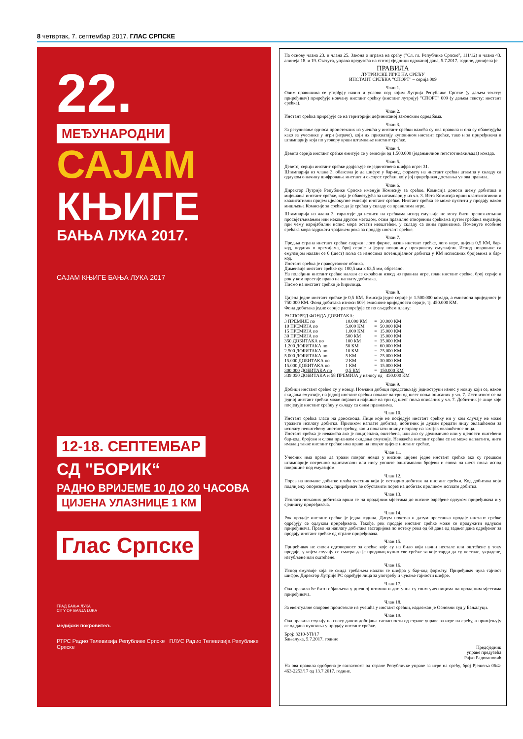8 четвртак, 7. септембар 2017. ГЛАС СРПСКЕ
22.
МЕЂУНАРОДНИ
САЈАМ
КЊИГЕ
БАЊА ЛУКА 2017.
САЈАМ КЊИГЕ БАЊА ЛУКА 2017
12-18. СЕПТЕМБАР
СД "БОРИК“
РАДНО ВРИЈЕМЕ 10 ДО 20 ЧАСОВА
ЦИЈЕНА УЛАЗНИЦЕ 1 КМ
Глас Српске
ГРАД БАЊА ЛУКА
CITY OF BANJA LUKA
медијски покровитељ
РТРС Радио Телевизија Републике Српске ПЛУС Радио Телевизија Републике Српске
На основу члана 23. и члана 25. Закона о играма на срећу ("Сл. гл. Републике Српске", 111/12) и члана 43. алинеја 18. и 19. Статута, управа предузећа на стотој сједници одржаној дана, 5.7.2017. године, донијела је
ПРАВИЛА
ЛУТРИЈСКЕ ИГРЕ НА СРЕЋУ
ИНСТАНТ СРЕЋКА "СПОРТ" – серија 009
Члан 1.
Овим правилима се утврђују начин и услови под којим Лутрија Републике Српске (у даљем тексту: приређивач) приређује новчану инстант срећку (инстант лутрију) "СПОРТ" 009 (у даљем тексту: инстант срећка).
Члан 2.
Инстант срећка приређује се на територији дефинисаној законским одредбама.
Члан 3.
За регулисање односа проистеклих из учешћа у инстант срећки важећа су ова правила и она су обавезујућа како за учеснике у игри (играче), који их прихватају куповином инстант срећке, тако и за приређивача и штампарију која по уговору врши штампање инстант срећке.
Члан 4.
Девета серија инстант срећке емитује се у емисији од 1.500.000 (једанмилион петстотинахиљада) комада.
Члан 5.
Деветој серији инстант срећке додјељује се јединствена шифра игре: 31.
Штампарија из члана 3. обавезна је да шифре у бар-код формату на инстант срећки штампа у складу са одлуком о начину шифровања инстант и експрес срећки, коју јој приређивач доставља уз ова правила.
Члан 6.
Директор Лутрије Републике Српске именује Комисију за срећке. Комисија доноси шему добитака и мијешања инстант срећке, која је обавезујућа за штампарију из чл. 3. Иста Комисија врши квантитативни и квалитативни пријем цјелокупне емисије инстант срећке. Инстант срећка се може пустити у продају након мишљења Комисије за срећке да је срећка у складу са правилима игре.
Штампарија из члана 3. гарантује да исписи на срећкама испод емулзије не могу бити препознатљиви просвјетљивањем или неком другом методом, осим правилно отвореним срећкама путем гребања емулзије, при чему варијабилни испис мора остати неоштећен, у складу са овим правилима. Поменуте особине срећака мора задржати трајањем рока за продају инстант срећке.
Члан 7.
Предња страна инстант срећке садржи: лого фирме, назив инстант срећке, лого игре, цијена 0,5 КМ, бар-код, податак о премијама, број серије и једну површину прекривену емулзијом. Испод површине са емулзијом налази се 6 (шест) поља са износима потенцијалног добитка у КМ исписаних бројевима и бар-код.
Инстант срећка је правоугаоног облика.
Димензије инстант срећке су: 100,5 мм х 63,5 мм, обрезано.
На полеђини инстант срећке налази се скраћени извод из правила игре, план инстант срећке, број серије и рок у ком престаје право на наплату добитака.
Писмо на инстант срећки је ћирилица.
Члан 8.
Цијена једне инстант срећке је 0,5 КМ. Емисија једне серије је 1.500.000 комада, а емисиона вриједност је 750.000 КМ. Фонд добитака износи 60% емисионе вриједности серије, тј. 450.000 КМ.
Фонд добитака једне серије распоређује се по сљедећем плану:
РАСПОРЕД ФОНДА ДОБИТАКА:
| 3 ПРЕМИЈЕ по | 10.000 КМ | = | 30.000 КМ |
| 10 ПРЕМИЈА по | 5.000 КМ | = | 50.000 КМ |
| 15 ПРЕМИЈА по | 1.000 КМ | = | 15.000 КМ |
| 30 ПРЕМИЈА по | 500 КМ | = | 15.000 КМ |
| 350 ДОБИТАКА по | 100 КМ | = | 35.000 КМ |
| 1.200 ДОБИТАКА по | 50 КМ | = | 60.000 КМ |
| 2.500 ДОБИТАКА по | 10 КМ | = | 25.000 КМ |
| 5.000 ДОБИТАКА по | 5 КМ | = | 25.000 КМ |
| 15.000 ДОБИТАКА по | 2 КМ | = | 30.000 КМ |
| 15.000 ДОБИТАКА по | 1 КМ | = | 15.000 КМ |
| 300.000 ДОБИТАКА по | 0,5 КМ | = | 150.000 КМ |
| 339.050 ДОБИТАКА и 58 ПРЕМИЈА у износу од 450.000 КМ | | | |
Члан 9.
Добици инстант срећке су у новцу. Новчани добици представљају једноструки износ у новцу који се, након скидања емулзије, на једној инстант срећки покаже на три од шест поља описаних у чл. 7. Исти износ се на једној инстант срећки може појавити највише на три од шест поља описаних у чл. 7. Добитник је лице које посједује инстант срећку у складу са овим правилима.
Члан 10.
Инстант срећка гласи на доносиоца. Лице које не посједује инстант срећку ни у ком случају не може тражити исплату добитка. Приликом наплате добитка, добитник је дужан предати лицу овлашћеном за исплату неоштећену инстант срећку, као и показати личну исправу на захтјев овлашћеног лица.
Инстант срећка је неважећа ако је поцијепана, оштећена, или ако су дјелимично или у цјелости оштећени бар-код, бројеви и слова приликом скидања емулзије. Неважећа инстант срећка се не може наплатити, нити ималац такве инстант срећке има право на поврат цијене инстант срећке.
Члан 11.
Учесник има право да тражи поврат новца у висини цијене једне инстант срећке ако су грешком штампарије погрешно одштампани или нису уопште одштампани бројеви и слова на шест поља испод површине под емулзијом.
Члан 12.
Порез на новчане добитке плаћа учесник који је остварио добитак на инстант срећки. Код добитака који подлијежу опорезивању, приређивач ће обуставити порез на добитак приликом исплате добитка.
Члан 13.
Исплата новчаних добитака врши се на продајним мјестима до висине одређене одлуком приређивача и у сједишту приређивача.
Члан 14.
Рок продаје инстант срећке је једна година. Датум почетка и датум престанка продаје инстант срећке одређују се одлуком приређивача. Такође, рок продаје инстант срећке може се продужити одлуком приређивача. Право на наплату добитака застаријева по истеку рока од 60 дана од задњег дана одређеног за продају инстант срећке од стране приређивача.
Члан 15.
Приређивач не сноси одговорност за срећке које су на било који начин нестале или оштећене у току продаје, у којем случају се сматра да је продавац купио све срећке за које тврди да су нестале, украдене, изгубљене или оштећене.
Члан 16.
Испод емулзије која се скида гребањем налази се шифра у бар-код формату. Приређивач чува тајност шифре. Директор Лутрије РС одређује лица за употребу и чување тајности шифре.
Члан 17.
Ова правила ће бити објављена у дневној штампи и доступна су свим учесницима на продајним мјестима приређивача.
Члан 18.
За евентуалне спорове проистекле из учешћа у инстант срећки, надлежан је Основни суд у Бањалуци.
Члан 19.
Ова правила ступају на снагу даном добијања сагласности од стране управе за игре на срећу, а примјењују се од дана пуштања у продају инстант срећке.
Број: 3210-УП/17
Бањалука, 5.7.2017. године
Предсједник
управе предузећа
Рајко Радовановић
На ова правила одобрена је сагласност од стране Републичке управе за игре на срећу, број Рјешења 06/4-463-2253/17 од 13.7.2017. године.